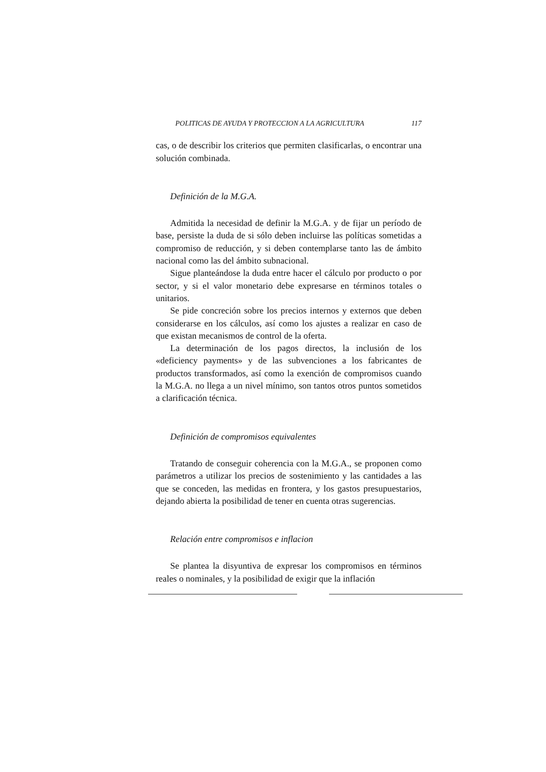POLITICAS DE AYUDA Y PROTECCION A LA AGRICULTURA 117
cas, o de describir los criterios que permiten clasificarlas, o encontrar una solución combinada.
Definición de la M.G.A.
Admitida la necesidad de definir la M.G.A. y de fijar un período de base, persiste la duda de si sólo deben incluirse las políticas sometidas a compromiso de reducción, y si deben contemplarse tanto las de ámbito nacional como las del ámbito subnacional.
Sigue planteándose la duda entre hacer el cálculo por producto o por sector, y si el valor monetario debe expresarse en términos totales o unitarios.
Se pide concreción sobre los precios internos y externos que deben considerarse en los cálculos, así como los ajustes a realizar en caso de que existan mecanismos de control de la oferta.
La determinación de los pagos directos, la inclusión de los «deficiency payments» y de las subvenciones a los fabricantes de productos transformados, así como la exención de compromisos cuando la M.G.A. no llega a un nivel mínimo, son tantos otros puntos sometidos a clarificación técnica.
Definición de compromisos equivalentes
Tratando de conseguir coherencia con la M.G.A., se proponen como parámetros a utilizar los precios de sostenimiento y las cantidades a las que se conceden, las medidas en frontera, y los gastos presupuestarios, dejando abierta la posibilidad de tener en cuenta otras sugerencias.
Relación entre compromisos e inflacion
Se plantea la disyuntiva de expresar los compromisos en términos reales o nominales, y la posibilidad de exigir que la inflación